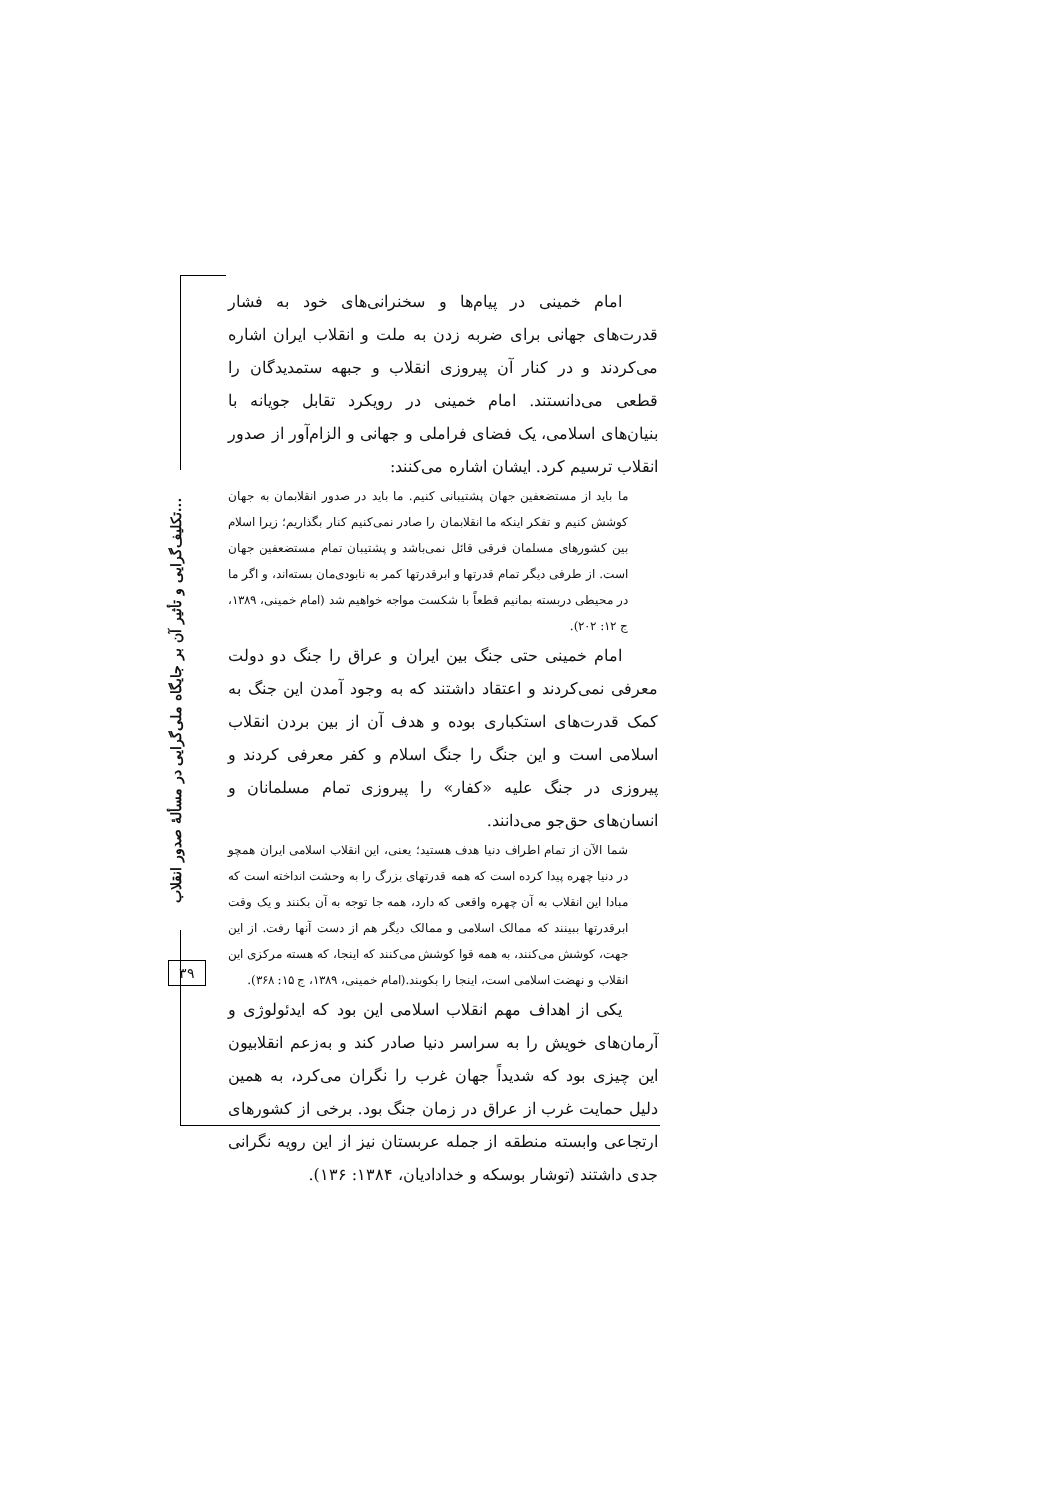امام خمینی در پیام‌ها و سخنرانی‌های خود به فشار قدرت‌های جهانی برای ضربه زدن به ملت و انقلاب ایران اشاره می‌کردند و در کنار آن پیروزی انقلاب و جبهه ستمدیدگان را قطعی می‌دانستند. امام خمینی در رویکرد تقابل جویانه با بنیان‌های اسلامی، یک فضای فراملی و جهانی و الزام‌آور از صدور انقلاب ترسیم کرد. ایشان اشاره می‌کنند:
ما باید از مستضعفین جهان پشتیبانی کنیم. ما باید در صدور انقلابمان به جهان کوشش کنیم و تفکر اینکه ما انقلابمان را صادر نمی‌کنیم کنار بگذاریم؛ زیرا اسلام بین کشورهای مسلمان فرقی قائل نمی‌باشد و پشتیبان تمام مستضعفین جهان است. از طرفی دیگر تمام قدرتها و ابرقدرتها کمر به نابودی‌مان بسته‌اند، و اگر ما در محیطی دربسته بمانیم قطعاً با شکست مواجه خواهیم شد (امام خمینی، ۱۳۸۹، ج ۱۲: ۲۰۲).
امام خمینی حتی جنگ بین ایران و عراق را جنگ دو دولت معرفی نمی‌کردند و اعتقاد داشتند که به وجود آمدن این جنگ به کمک قدرت‌های استکباری بوده و هدف آن از بین بردن انقلاب اسلامی است و این جنگ را جنگ اسلام و کفر معرفی کردند و پیروزی در جنگ علیه «کفار» را پیروزی تمام مسلمانان و انسان‌های حق‌جو می‌دانند.
شما الآن از تمام اطراف دنیا هدف هستید؛ یعنی، این انقلاب اسلامی ایران همچو در دنیا چهره پیدا کرده است که همه قدرتهای بزرگ را به وحشت انداخته است که مبادا این انقلاب به آن چهره واقعی که دارد، همه جا توجه به آن بکنند و یک وقت ابرقدرتها ببینند که ممالک اسلامی و ممالک دیگر هم از دست آنها رفت. از این جهت، کوشش می‌کنند، به همه قوا کوشش می‌کنند که اینجا، که هسته مرکزی این انقلاب و نهضت اسلامی است، اینجا را بکوبند.(امام خمینی، ۱۳۸۹، ج ۱۵: ۳۶۸).
یکی از اهداف مهم انقلاب اسلامی این بود که ایدئولوژی و آرمان‌های خویش را به سراسر دنیا صادر کند و به‌زعم انقلابیون این چیزی بود که شدیداً جهان غرب را نگران می‌کرد، به همین دلیل حمایت غرب از عراق در زمان جنگ بود. برخی از کشورهای ارتجاعی وابسته منطقه از جمله عربستان نیز از این رویه نگرانی جدی داشتند (توشار بوسکه و خدادادیان، ۱۳۸۴: ۱۳۶).
تکلیف‌گرایی و تأثیر آن بر جایگاه ملی‌گرایی در مسألهٔ صدور انقلاب...
۳۹